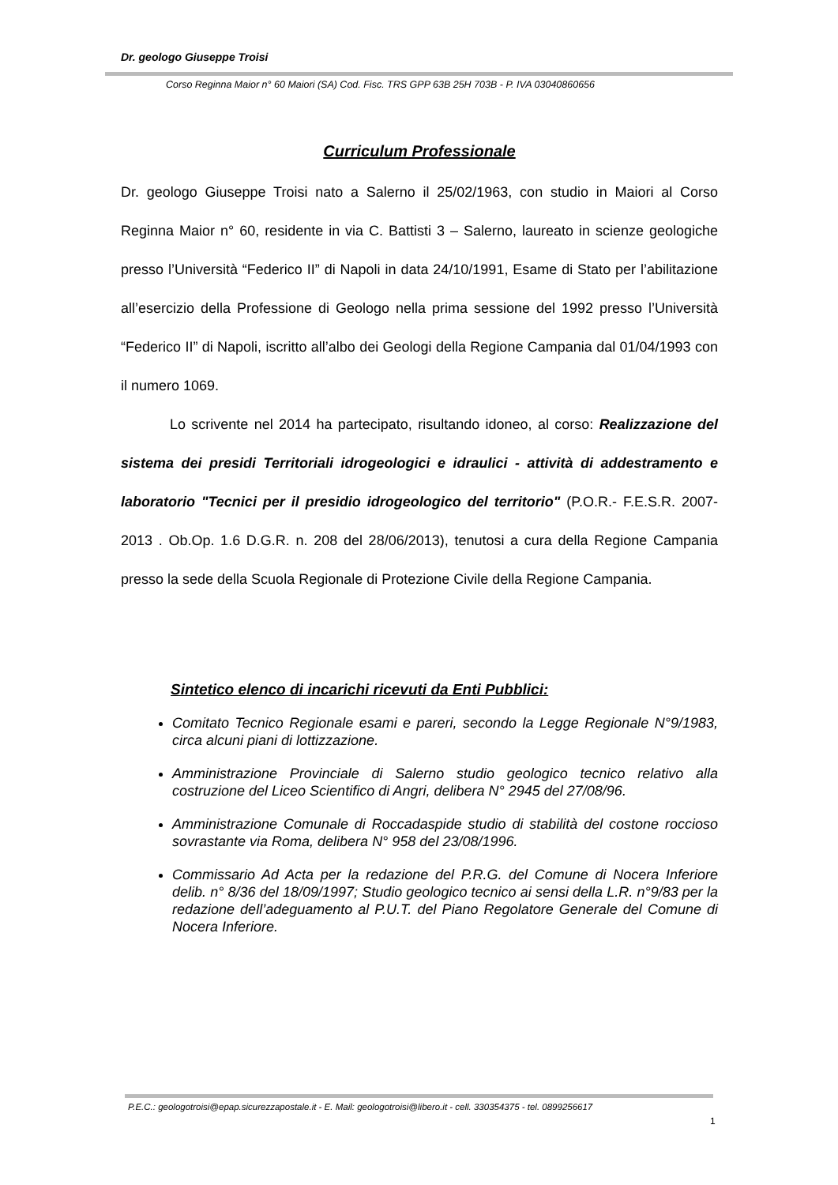Dr. geologo Giuseppe Troisi
Corso Reginna Maior n° 60 Maiori (SA) Cod. Fisc. TRS GPP 63B 25H 703B - P. IVA 03040860656
Curriculum Professionale
Dr. geologo Giuseppe Troisi nato a Salerno il 25/02/1963, con studio in Maiori al Corso Reginna Maior n° 60, residente in via C. Battisti 3 – Salerno, laureato in scienze geologiche presso l’Università “Federico II” di Napoli in data 24/10/1991, Esame di Stato per l’abilitazione all’esercizio della Professione di Geologo nella prima sessione del 1992 presso l’Università “Federico II” di Napoli, iscritto all’albo dei Geologi della Regione Campania dal 01/04/1993 con il numero 1069.
Lo scrivente nel 2014 ha partecipato, risultando idoneo, al corso: Realizzazione del sistema dei presidi Territoriali idrogeologici e idraulici - attività di addestramento e laboratorio "Tecnici per il presidio idrogeologico del territorio" (P.O.R.- F.E.S.R. 2007-2013 . Ob.Op. 1.6 D.G.R. n. 208 del 28/06/2013), tenutosi a cura della Regione Campania presso la sede della Scuola Regionale di Protezione Civile della Regione Campania.
Sintetico elenco di incarichi ricevuti da Enti Pubblici:
Comitato Tecnico Regionale esami e pareri, secondo la Legge Regionale N°9/1983, circa alcuni piani di lottizzazione.
Amministrazione Provinciale di Salerno studio geologico tecnico relativo alla costruzione del Liceo Scientifico di Angri, delibera N° 2945 del 27/08/96.
Amministrazione Comunale di Roccadaspide studio di stabilità del costone roccioso sovrastante via Roma, delibera N° 958 del 23/08/1996.
Commissario Ad Acta per la redazione del P.R.G. del Comune di Nocera Inferiore delib. n° 8/36 del 18/09/1997; Studio geologico tecnico ai sensi della L.R. n°9/83 per la redazione dell’adeguamento al P.U.T. del Piano Regolatore Generale del Comune di Nocera Inferiore.
P.E.C.: geologotroisi@epap.sicurezzapostale.it - E. Mail: geologotroisi@libero.it - cell. 330354375 - tel. 0899256617
1